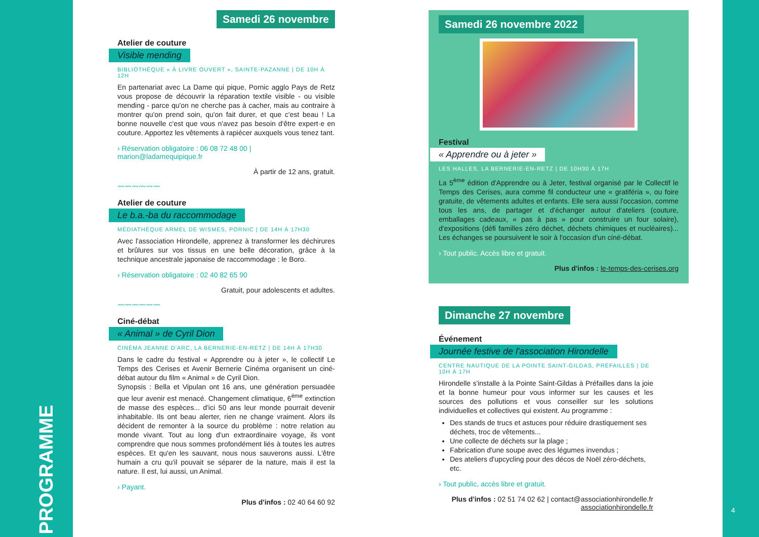PROGRAMME
Samedi 26 novembre
Atelier de couture
Visible mending
BIBLIOTHÈQUE « À LIVRE OUVERT », SAINTE-PAZANNE | DE 10H À 12H
En partenariat avec La Dame qui pique, Pornic agglo Pays de Retz vous propose de découvrir la réparation textile visible - ou visible mending - parce qu'on ne cherche pas à cacher, mais au contraire à montrer qu'on prend soin, qu'on fait durer, et que c'est beau ! La bonne nouvelle c'est que vous n'avez pas besoin d'être expert·e en couture. Apportez les vêtements à rapiécer auxquels vous tenez tant.
› Réservation obligatoire : 06 08 72 48 00 | marion@ladamequipique.fr
À partir de 12 ans, gratuit.
〰〰〰〰〰〰
Atelier de couture
Le b.a.-ba du raccommodage
MÉDIATHÈQUE ARMEL DE WISMES, PORNIC | DE 14H À 17H30
Avec l'association Hirondelle, apprenez à transformer les déchirures et brûlures sur vos tissus en une belle décoration, grâce à la technique ancestrale japonaise de raccommodage : le Boro.
› Réservation obligatoire : 02 40 82 65 90
Gratuit, pour adolescents et adultes.
〰〰〰〰〰〰
Ciné-débat
« Animal » de Cyril Dion
CINÉMA JEANNE D'ARC, LA BERNERIE-EN-RETZ | DE 14H À 17H30
Dans le cadre du festival « Apprendre ou à jeter », le collectif Le Temps des Cerises et Avenir Bernerie Cinéma organisent un ciné-débat autour du film « Animal » de Cyril Dion.
Synopsis : Bella et Vipulan ont 16 ans, une génération persuadée que leur avenir est menacé. Changement climatique, 6<sup>ème</sup> extinction de masse des espèces... d'ici 50 ans leur monde pourrait devenir inhabitable. Ils ont beau alerter, rien ne change vraiment. Alors ils décident de remonter à la source du problème : notre relation au monde vivant. Tout au long d'un extraordinaire voyage, ils vont comprendre que nous sommes profondément liés à toutes les autres espèces. Et qu'en les sauvant, nous nous sauverons aussi. L'être humain a cru qu'il pouvait se séparer de la nature, mais il est la nature. Il est, lui aussi, un Animal.
› Payant.
Plus d'infos : 02 40 64 60 92
Samedi 26 novembre 2022
Festival
« Apprendre ou à jeter »
LES HALLES, LA BERNERIE-EN-RETZ | DE 10H30 À 17H
La 5<sup>ème</sup> édition d'Apprendre ou à Jeter, festival organisé par le Collectif le Temps des Cerises, aura comme fil conducteur une « gratiféria », ou foire gratuite, de vêtements adultes et enfants. Elle sera aussi l'occasion, comme tous les ans, de partager et d'échanger autour d'ateliers (couture, emballages cadeaux, « pas à pas » pour construire un four solaire), d'expositions (défi familles zéro déchet, déchets chimiques et nucléaires)... Les échanges se poursuivent le soir à l'occasion d'un ciné-débat.
› Tout public. Accès libre et gratuit.
Plus d'infos : le-temps-des-cerises.org
Dimanche 27 novembre
Événement
Journée festive de l'association Hirondelle
CENTRE NAUTIQUE DE LA POINTE SAINT-GILDAS, PRÉFAILLES | DE 10H À 17H
Hirondelle s'installe à la Pointe Saint-Gildas à Préfailles dans la joie et la bonne humeur pour vous informer sur les causes et les sources des pollutions et vous conseiller sur les solutions individuelles et collectives qui existent. Au programme :
Des stands de trucs et astuces pour réduire drastiquement ses déchets, troc de vêtements...
Une collecte de déchets sur la plage ;
Fabrication d'une soupe avec des légumes invendus ;
Des ateliers d'upcycling pour des décos de Noël zéro-déchets, etc.
› Tout public, accès libre et gratuit.
Plus d'infos : 02 51 74 02 62 | contact@associationhirondelle.fr
associationhirondelle.fr
4